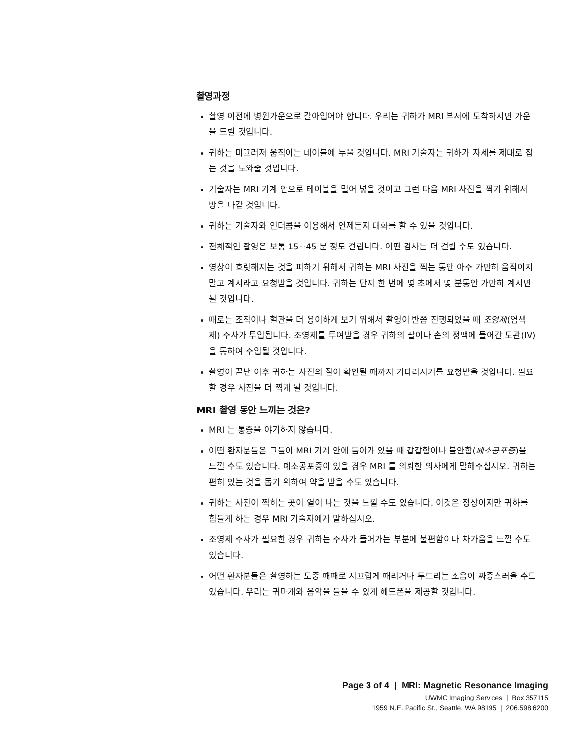촬영과정
촬영 이전에 병원가운으로 갈아입어야 합니다. 우리는 귀하가 MRI 부서에 도착하시면 가운을 드릴 것입니다.
귀하는 미끄러져 움직이는 테이블에 누울 것입니다. MRI 기술자는 귀하가 자세를 제대로 잡는 것을 도와줄 것입니다.
기술자는 MRI 기계 안으로 테이블을 밀어 넣을 것이고 그런 다음 MRI 사진을 찍기 위해서 방을 나갈 것입니다.
귀하는 기술자와 인터콤을 이용해서 언제든지 대화를 할 수 있을 것입니다.
전체적인 촬영은 보통 15~45 분 정도 걸립니다. 어떤 검사는 더 걸릴 수도 있습니다.
영상이 흐릿해지는 것을 피하기 위해서 귀하는 MRI 사진을 찍는 동안 아주 가만히 움직이지 말고 계시라고 요청받을 것입니다. 귀하는 단지 한 번에 몇 초에서 몇 분동안 가만히 계시면 될 것입니다.
때로는 조직이나 혈관을 더 용이하게 보기 위해서 촬영이 반쯤 진행되었을 때 조영제(염색제) 주사가 투입됩니다. 조영제를 투여받을 경우 귀하의 팔이나 손의 정맥에 들어간 도관(IV)을 통하여 주입될 것입니다.
촬영이 끝난 이후 귀하는 사진의 질이 확인될 때까지 기다리시기를 요청받을 것입니다. 필요할 경우 사진을 더 찍게 될 것입니다.
MRI 촬영 동안 느끼는 것은?
MRI 는 통증을 야기하지 않습니다.
어떤 환자분들은 그들이 MRI 기계 안에 들어가 있을 때 갑갑함이나 불안함(폐소공포증)을 느낄 수도 있습니다. 폐소공포증이 있을 경우 MRI 를 의뢰한 의사에게 말해주십시오. 귀하는 편히 있는 것을 돕기 위하여 약을 받을 수도 있습니다.
귀하는 사진이 찍히는 곳이 열이 나는 것을 느낄 수도 있습니다. 이것은 정상이지만 귀하를 힘들게 하는 경우 MRI 기술자에게 말하십시오.
조영제 주사가 필요한 경우 귀하는 주사가 들어가는 부분에 불편함이나 차가움을 느낄 수도 있습니다.
어떤 환자분들은 촬영하는 도중 때때로 시끄럽게 때리거나 두드리는 소음이 짜증스러울 수도 있습니다. 우리는 귀마개와 음악을 들을 수 있게 헤드폰을 제공할 것입니다.
Page 3 of 4 | MRI: Magnetic Resonance Imaging
UWMC Imaging Services | Box 357115
1959 N.E. Pacific St., Seattle, WA 98195 | 206.598.6200